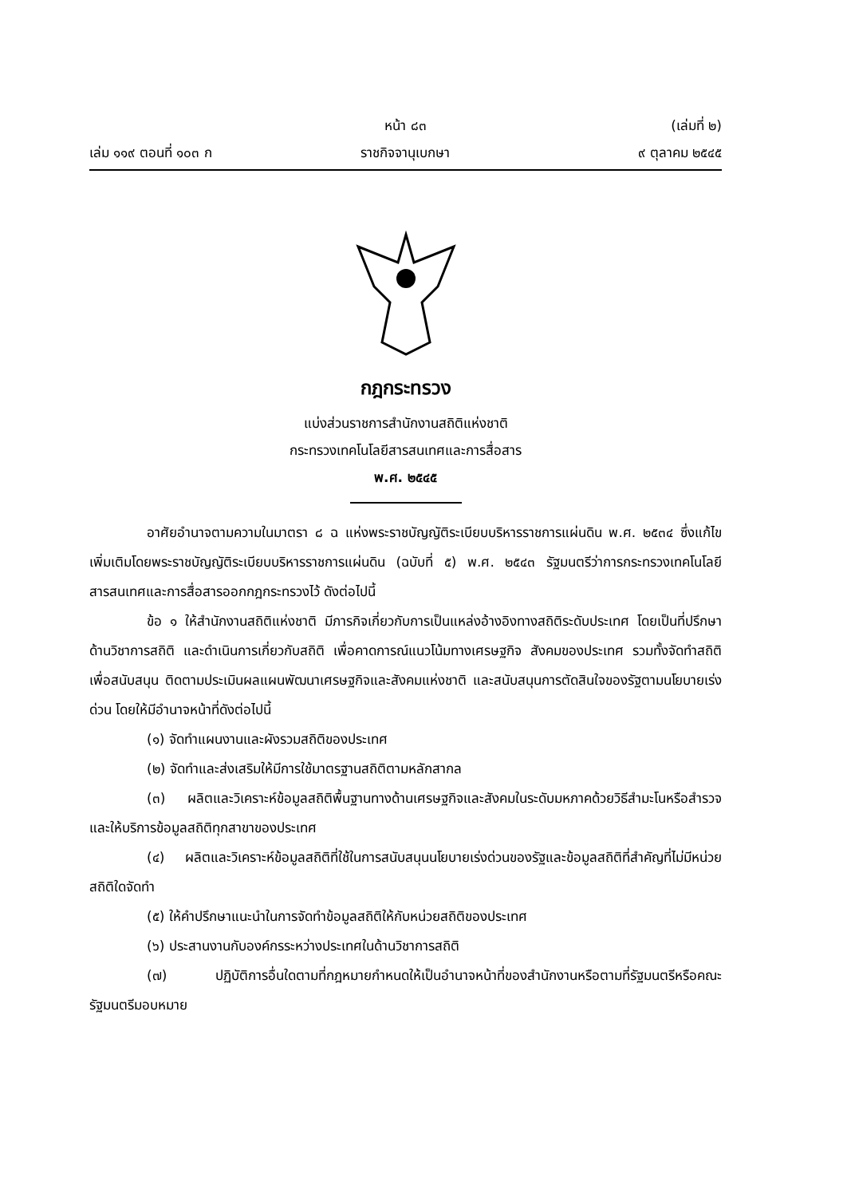หน้า ๘๓ (เล่มที่ ๒)
เล่ม ๑๑๙ ตอนที่ ๑๐๓ ก ราชกิจจานุเบกษา ๙ ตุลาคม ๒๕๔๕
กฎกระทรวง
แบ่งส่วนราชการสำนักงานสถิติแห่งชาติ
กระทรวงเทคโนโลยีสารสนเทศและการสื่อสาร
พ.ศ. ๒๕๔๕
อาศัยอำนาจตามความในมาตรา ๘ ฉ แห่งพระราชบัญญัติระเบียบบริหารราชการแผ่นดิน พ.ศ. ๒๕๓๔ ซึ่งแก้ไขเพิ่มเติมโดยพระราชบัญญัติระเบียบบริหารราชการแผ่นดิน (ฉบับที่ ๕) พ.ศ. ๒๕๔๓ รัฐมนตรีว่าการกระทรวงเทคโนโลยีสารสนเทศและการสื่อสารออกกฎกระทรวงไว้ ดังต่อไปนี้
ข้อ ๑ ให้สำนักงานสถิติแห่งชาติ มีภารกิจเกี่ยวกับการเป็นแหล่งอ้างอิงทางสถิติระดับประเทศ โดยเป็นที่ปรึกษาด้านวิชาการสถิติ และดำเนินการเกี่ยวกับสถิติ เพื่อคาดการณ์แนวโน้มทางเศรษฐกิจ สังคมของประเทศ รวมทั้งจัดทำสถิติเพื่อสนับสนุน ติดตามประเมินผลแผนพัฒนาเศรษฐกิจและสังคมแห่งชาติ และสนับสนุนการตัดสินใจของรัฐตามนโยบายเร่งด่วน โดยให้มีอำนาจหน้าที่ดังต่อไปนี้
(๑) จัดทำแผนงานและผังรวมสถิติของประเทศ
(๒) จัดทำและส่งเสริมให้มีการใช้มาตรฐานสถิติตามหลักสากล
(๓) ผลิตและวิเคราะห์ข้อมูลสถิติพื้นฐานทางด้านเศรษฐกิจและสังคมในระดับมหภาคด้วยวิธีสำมะโนหรือสำรวจ และให้บริการข้อมูลสถิติทุกสาขาของประเทศ
(๔) ผลิตและวิเคราะห์ข้อมูลสถิติที่ใช้ในการสนับสนุนนโยบายเร่งด่วนของรัฐและข้อมูลสถิติที่สำคัญที่ไม่มีหน่วยสถิติใดจัดทำ
(๕) ให้คำปรึกษาแนะนำในการจัดทำข้อมูลสถิติให้กับหน่วยสถิติของประเทศ
(๖) ประสานงานกับองค์กรระหว่างประเทศในด้านวิชาการสถิติ
(๗) ปฏิบัติการอื่นใดตามที่กฎหมายกำหนดให้เป็นอำนาจหน้าที่ของสำนักงานหรือตามที่รัฐมนตรีหรือคณะรัฐมนตรีมอบหมาย